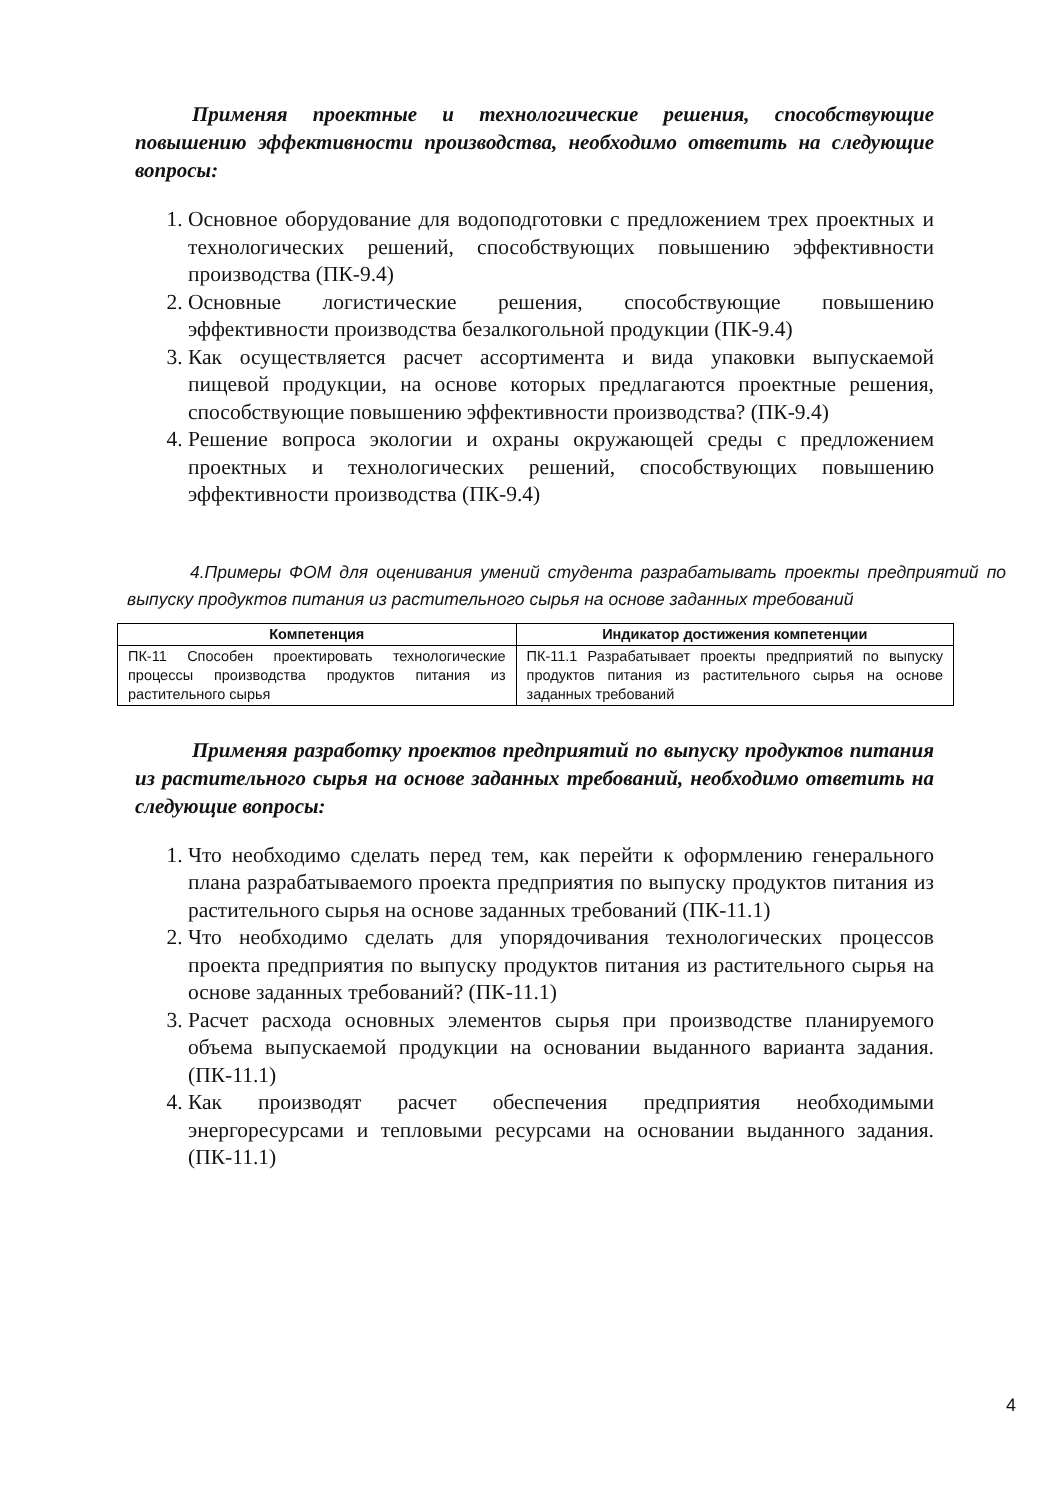Применяя проектные и технологические решения, способствующие повышению эффективности производства, необходимо ответить на следующие вопросы:
1. Основное оборудование для водоподготовки с предложением трех проектных и технологических решений, способствующих повышению эффективности производства (ПК-9.4)
2. Основные логистические решения, способствующие повышению эффективности производства безалкогольной продукции (ПК-9.4)
3. Как осуществляется расчет ассортимента и вида упаковки выпускаемой пищевой продукции, на основе которых предлагаются проектные решения, способствующие повышению эффективности производства? (ПК-9.4)
4. Решение вопроса экологии и охраны окружающей среды с предложением проектных и технологических решений, способствующих повышению эффективности производства (ПК-9.4)
4.Примеры ФОМ для оценивания умений студента разрабатывать проекты предприятий по выпуску продуктов питания из растительного сырья на основе заданных требований
| Компетенция | Индикатор достижения компетенции |
| --- | --- |
| ПК-11 Способен проектировать технологические процессы производства продуктов питания из растительного сырья | ПК-11.1 Разрабатывает проекты предприятий по выпуску продуктов питания из растительного сырья на основе заданных требований |
Применяя разработку проектов предприятий по выпуску продуктов питания из растительного сырья на основе заданных требований, необходимо ответить на следующие вопросы:
1. Что необходимо сделать перед тем, как перейти к оформлению генерального плана разрабатываемого проекта предприятия по выпуску продуктов питания из растительного сырья на основе заданных требований (ПК-11.1)
2. Что необходимо сделать для упорядочивания технологических процессов проекта предприятия по выпуску продуктов питания из растительного сырья на основе заданных требований? (ПК-11.1)
3. Расчет расхода основных элементов сырья при производстве планируемого объема выпускаемой продукции на основании выданного варианта задания. (ПК-11.1)
4. Как производят расчет обеспечения предприятия необходимыми энергоресурсами и тепловыми ресурсами на основании выданного задания. (ПК-11.1)
4